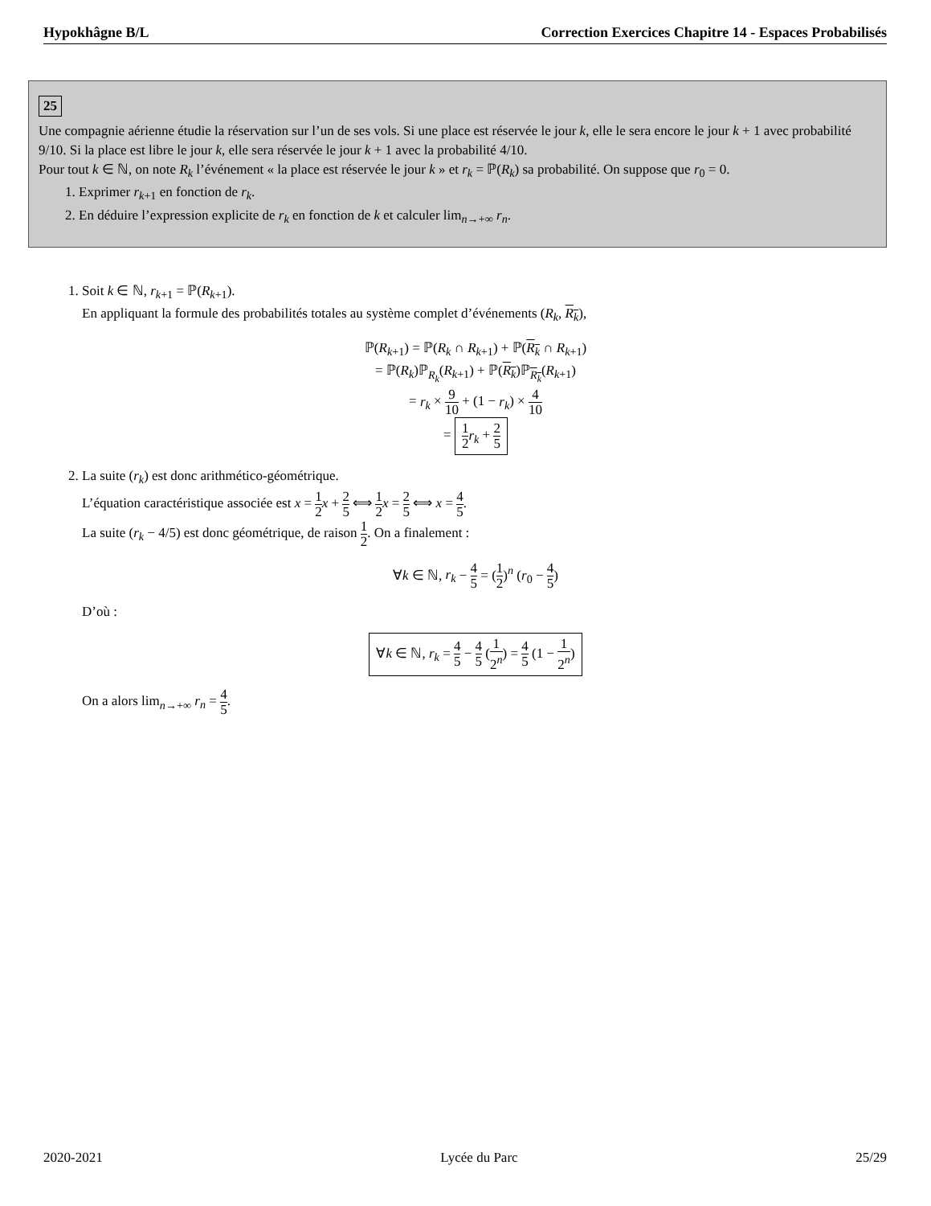Hypokhâgne B/L Correction Exercices Chapitre 14 - Espaces Probabilisés
25
Une compagnie aérienne étudie la réservation sur l’un de ses vols. Si une place est réservée le jour k, elle le sera encore le jour k + 1 avec probabilité 9/10. Si la place est libre le jour k, elle sera réservée le jour k + 1 avec la probabilité 4/10.
Pour tout k ∈ ℕ, on note R<sub>k</sub> l’événement « la place est réservée le jour k » et r<sub>k</sub> = ℙ(R<sub>k</sub>) sa probabilité. On suppose que r<sub>0</sub> = 0.
1. Exprimer r<sub>k+1</sub> en fonction de r<sub>k</sub>.
2. En déduire l’expression explicite de r<sub>k</sub> en fonction de k et calculer lim<sub>n→+∞</sub> r<sub>n</sub>.
1. Soit k ∈ ℕ, r<sub>k+1</sub> = ℙ(R<sub>k+1</sub>).
En appliquant la formule des probabilités totales au système complet d’événements (R<sub>k</sub>, R<sub>k</sub>),
ℙ(R<sub>k+1</sub>) = ℙ(R<sub>k</sub> ∩ R<sub>k+1</sub>) + ℙ(R<sub>k</sub> ∩ R<sub>k+1</sub>)
= ℙ(R<sub>k</sub>)ℙ<sub>R<sub>k</sub></sub>(R<sub>k+1</sub>) + ℙ(R<sub>k</sub>)ℙ<sub>R<sub>k</sub></sub>(R<sub>k+1</sub>)
= r<sub>k</sub> × 9 10 + (1 − r<sub>k</sub>) × 4 10
= 1 2 r<sub>k</sub> + 2 5
2. La suite (r<sub>k</sub>) est donc arithmético-géométrique.
L’équation caractéristique associée est x = 1 2 x + 2 5 ⟺ 1 2 x = 2 5 ⟺ x = 4 5.
La suite (r<sub>k</sub> − 4/5) est donc géométrique, de raison 1 2. On a finalement :
∀k ∈ ℕ, r<sub>k</sub> − 4 5 = (1 2)<sup>n</sup> (r<sub>0</sub> − 4 5)
D’où :
∀k ∈ ℕ, r<sub>k</sub> = 4 5 − 4 5 (1 2<sup>n</sup>) = 4 5 (1 − 1 2<sup>n</sup>)
On a alors lim<sub>n→+∞</sub> r<sub>n</sub> = 4 5.
2020-2021 Lycée du Parc 25/29